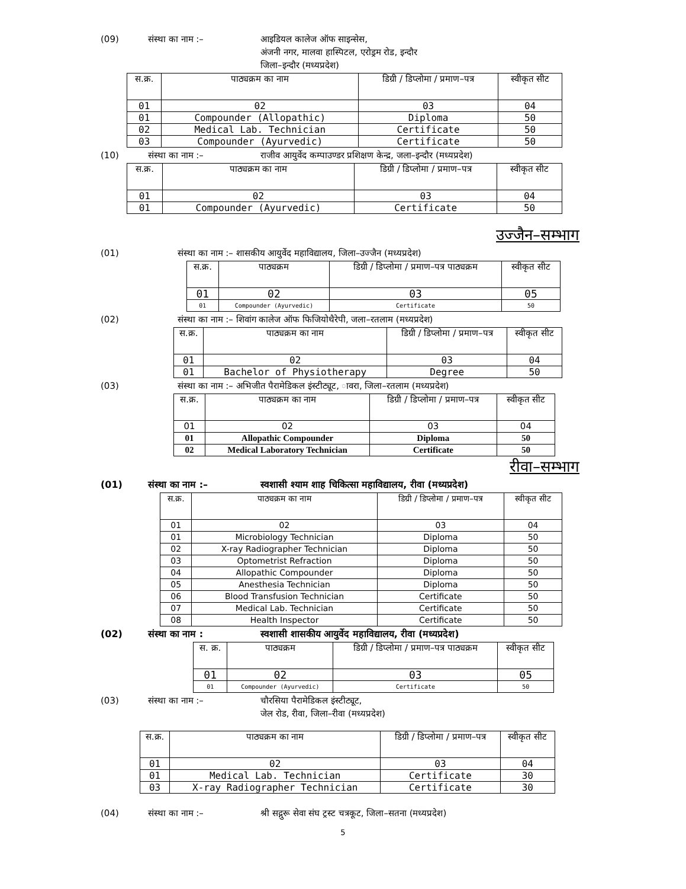(09) संस्था का नाम :– आइडियल कालेज ऑफ साइन्सेस,
अंजनी नगर, मालवा हास्पिटल, एरोड्रम रोड, इन्दौर
जिला–इन्दौर (मध्यप्रदेश)
| स.क्र. | पाठ्यक्रम का नाम | डिग्री / डिप्लोमा / प्रमाण–पत्र | स्वीकृत सीट |
| --- | --- | --- | --- |
| 01 | 02 | 03 | 04 |
| 01 | Compounder (Allopathic) | Diploma | 50 |
| 02 | Medical Lab. Technician | Certificate | 50 |
| 03 | Compounder (Ayurvedic) | Certificate | 50 |
(10) संस्था का नाम :– राजीव आयुर्वेद कम्पाउण्डर प्रशिक्षण केन्द्र, जला–इन्दौर (मध्यप्रदेश)
| स.क्र. | पाठ्यक्रम का नाम | डिग्री / डिप्लोमा / प्रमाण–पत्र | स्वीकृत सीट |
| --- | --- | --- | --- |
| 01 | 02 | 03 | 04 |
| 01 | Compounder (Ayurvedic) | Certificate | 50 |
उज्जैन–सम्भाग
(01) संस्था का नाम :– शासकीय आयुर्वेद महाविद्यालय, जिला–उज्जैन (मध्यप्रदेश)
| स.क्र. | पाठ्यक्रम | डिग्री / डिप्लोमा / प्रमाण–पत्र पाठ्यक्रम | स्वीकृत सीट |
| --- | --- | --- | --- |
| 01 | 02 | 03 | 05 |
| 01 | Compounder (Ayurvedic) | Certificate | 50 |
(02) संस्था का नाम :– शिवांग कालेज ऑफ फिजियोथैरेपी, जला–रतलाम (मध्यप्रदेश)
| स.क्र. | पाठ्यक्रम का नाम | डिग्री / डिप्लोमा / प्रमाण–पत्र | स्वीकृत सीट |
| --- | --- | --- | --- |
| 01 | 02 | 03 | 04 |
| 01 | Bachelor of Physiotherapy | Degree | 50 |
(03) संस्था का नाम :– अभिजीत पैरामेडिकल इंस्टीट्यूट, ावरा, जिला–रतलाम (मध्यप्रदेश)
| स.क्र. | पाठ्यक्रम का नाम | डिग्री / डिप्लोमा / प्रमाण–पत्र | स्वीकृत सीट |
| --- | --- | --- | --- |
| 01 | 02 | 03 | 04 |
| 01 | Allopathic Compounder | Diploma | 50 |
| 02 | Medical Laboratory Technician | Certificate | 50 |
रीवा–सम्भाग
(01) संस्था का नाम :– स्वशासी श्याम शाह चिकित्सा महाविद्यालय, रीवा (मध्यप्रदेश)
| स.क्र. | पाठ्यक्रम का नाम | डिग्री / डिप्लोमा / प्रमाण–पत्र | स्वीकृत सीट |
| --- | --- | --- | --- |
| 01 | 02 | 03 | 04 |
| 01 | Microbiology Technician | Diploma | 50 |
| 02 | X-ray Radiographer Technician | Diploma | 50 |
| 03 | Optometrist Refraction | Diploma | 50 |
| 04 | Allopathic Compounder | Diploma | 50 |
| 05 | Anesthesia Technician | Diploma | 50 |
| 06 | Blood Transfusion Technician | Certificate | 50 |
| 07 | Medical Lab. Technician | Certificate | 50 |
| 08 | Health Inspector | Certificate | 50 |
(02) संस्था का नाम : स्वशासी शासकीय आयुर्वेद महाविद्यालय, रीवा (मध्यप्रदेश)
| स. क्र. | पाठ्यक्रम | डिग्री / डिप्लोमा / प्रमाण–पत्र पाठ्यक्रम | स्वीकृत सीट |
| --- | --- | --- | --- |
| 01 | 02 | 03 | 05 |
| 01 | Compounder (Ayurvedic) | Certificate | 50 |
(03) संस्था का नाम :– चौरसिया पैरामेडिकल इंस्टीट्यूट,
जेल रोड, रीवा, जिला–रीवा (मध्यप्रदेश)
| स.क्र. | पाठ्यक्रम का नाम | डिग्री / डिप्लोमा / प्रमाण–पत्र | स्वीकृत सीट |
| --- | --- | --- | --- |
| 01 | 02 | 03 | 04 |
| 01 | Medical Lab. Technician | Certificate | 30 |
| 03 | X-ray Radiographer Technician | Certificate | 30 |
(04) संस्था का नाम :– श्री सद्गुरू सेवा संघ ट्रस्ट चत्रकूट, जिला–सतना (मध्यप्रदेश)
5